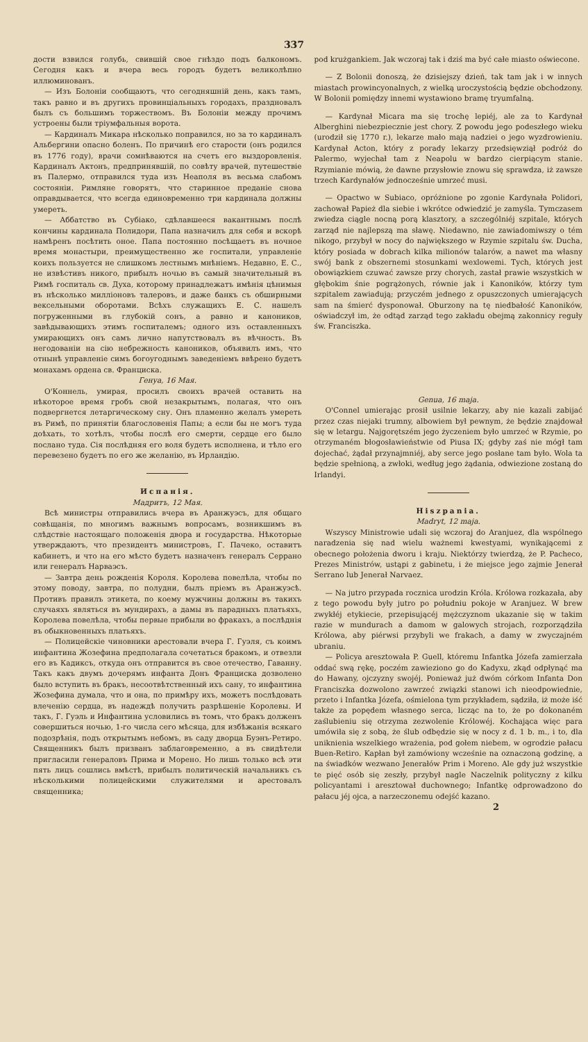337
дости взвился голубь, свившій свое гнѣздо подъ балкономъ. Сегодня какъ и вчера весь городъ будетъ великолѣпно иллюминованъ.
— Изъ Болоніи сообщаютъ, что сегодняшній день, какъ тамъ, такъ равно и въ другихъ провинціальныхъ городахъ, праздновалъ былъ съ большимъ торжествомъ. Въ Болоніи между прочимъ устроены были тріумфальныя ворота.
— Кардиналъ Микара нѣсколько поправился, но за то кардиналъ Альбергини опасно боленъ. По причинѣ его старости (онъ родился въ 1776 году), врачи сомнѣваются на счетъ его выздоровленія. Кардиналъ Актонъ, предпринявшій, по совѣту врачей, путешествіе въ Палермо, отправился туда изъ Неаполя въ весьма слабомъ состояніи. Римляне говорятъ, что старинное преданіе снова оправдывается, что всегда единовременно три кардинала должны умереть.
— Аббатство въ Субіако, сдѣлавшееся вакантнымъ послѣ кончины кардинала Полидори, Папа назначилъ для себя и вскорѣ намѣренъ посѣтить оное. Папа постоянно посѣщаетъ въ ночное время монастыри, преимущественно же госпитали, управленіе коихъ пользуется не слишкомъ лестнымъ мнѣніемъ. Недавно, Е. С., не извѣстивъ никого, прибылъ ночью въ самый значительный въ Римѣ госпиталь св. Духа, которому принадлежатъ имѣнія цѣнимыя въ нѣсколько милліоновъ талеровъ, и даже банкъ съ обширными вексельными оборотами. Всѣхъ служащихъ Е. С. нашелъ погруженными въ глубокій сонъ, а равно и каноников, завѣдывающихъ этимъ госпиталемъ; одного изъ оставленныхъ умирающихъ онъ самъ лично напутствовалъ въ вѣчность. Въ негодованіи на сію небрежность каноников, объявилъ имъ, что отнынѣ управленіе симъ богоугоднымъ заведеніемъ ввѣрено будетъ монахамъ ордена св. Франциска.
Генуа, 16 Мая.
О'Коннель, умирая, просилъ своихъ врачей оставить на нѣкоторое время гробъ свой незакрытымъ, полагая, что онъ подвергнется летаргическому сну. Онъ пламенно желалъ умереть въ Римѣ, по принятіи благословенія Папы; а если бы не могъ туда доѣхать, то хотѣлъ, чтобы послѣ его смерти, сердце его было послано туда. Сія послѣдняя его воля будетъ исполнена, и тѣло его перевезено будетъ по его же желанію, въ Ирландію.
Испанія.
Мадритъ, 12 Мая.
Всѣ министры отправились вчера въ Аранжуэсъ, для общаго совѣщанія, по многимъ важнымъ вопросамъ, возникшимъ въ слѣдствіе настоящаго положенія двора и государства. Нѣкоторые утверждаютъ, что президентъ министровъ, Г. Пачеко, оставитъ кабинетъ, и что на его мѣсто будетъ назначенъ генералъ Серрано или генералъ Нарваэсъ.
— Завтра день рожденія Короля. Королева повелѣла, чтобы по этому поводу, завтра, по полудни, былъ пріемъ въ Аранжуэсѣ. Противъ правилъ этикета, по коему мужчины должны въ такихъ случаяхъ являться въ мундирахъ, а дамы въ парадныхъ платьяхъ, Королева повелѣла, чтобы первые прибыли во фракахъ, а послѣднія въ обыкновенныхъ платьяхъ.
— Полицейскіе чиновники арестовали вчера Г. Гуэля, съ коимъ инфантина Жозефина предполагала сочетаться бракомъ, и отвезли его въ Кадиксъ, откуда онъ отправится въ свое отечество, Гаванну. Такъ какъ двумъ дочерямъ инфанта Донъ Франциска дозволено было вступить въ бракъ, несоотвѣтственный ихъ сану, то инфантина Жозефина думала, что и она, по примѣру ихъ, можетъ послѣдовать влеченію сердца, въ надеждѣ получить разрѣшеніе Королевы. И такъ, Г. Гуэль и Инфантина условились въ томъ, что бракъ долженъ совершиться ночью, 1-го числа сего мѣсяца, для избѣжанія всякаго подозрѣнія, подъ открытымъ небомъ, въ саду дворца Буэнъ-Ретиро. Священникъ былъ призванъ заблаговременно, а въ свидѣтели пригласили генераловъ Прима и Морено. Но лишь только всѣ эти пять лицъ сошлись вмѣстѣ, прибылъ политическій начальникъ съ нѣсколькими полицейскими служителями и арестовалъ священника;
pod krużgankiem. Jak wczoraj tak i dziś ma być całe miasto oświecone.
— Z Bolonii donoszą, że dzisiejszy dzień, tak tam jak i w innych miastach prowincyonalnych, z wielką uroczystością będzie obchodzony. W Bolonii pomiędzy innemi wystawiono bramę tryumfalną.
— Kardynał Micara ma się trochę lepiéj, ale za to Kardynał Alberghini niebezpiecznie jest chory. Z powodu jego podeszłego wieku (urodził się 1770 r.), lekarze mało mają nadziei o jego wyzdrowieniu. Kardynał Acton, który z porady lekarzy przedsięwziął podróż do Palermo, wyjechał tam z Neapolu w bardzo cierpiącym stanie. Rzymianie mówią, że dawne przysłowie znowu się sprawdza, iż zawsze trzech Kardynałów jednocześnie umrzeć musi.
— Opactwo w Subiaco, opróżnione po zgonie Kardynała Polidori, zachował Papież dla siebie i wkrótce odwiedzić je zamyśla. Tymczasem zwiedza ciągle nocną porą klasztory, a szczególniéj szpitale, których zarząd nie najlepszą ma sławę. Niedawno, nie zawiadomiwszy o tém nikogo, przybył w nocy do największego w Rzymie szpitalu św. Ducha, który posiada w dobrach kilka milionów talarów, a nawet ma własny swój bank z obszernemi stosunkami wexlowemi. Tych, których jest obowiązkiem czuwać zawsze przy chorych, zastał prawie wszystkich w głębokim śnie pogrążonych, równie jak i Kanoników, którzy tym szpitalem zawiadują; przyczém jednego z opuszczonych umierających sam na śmierć dysponował. Oburzony na tę niedbałość Kanoników, oświadczył im, że odtąd zarząd tego zakładu obejmą zakonnicy reguły św. Franciszka.
Genua, 16 maja.
O'Connel umierając prosił usilnie lekarzy, aby nie kazali zabijać przez czas niejaki trumny, albowiem był pewnym, że będzie znajdował się w letargu. Najgorętszém jego życzeniem było umrzeć w Rzymie, po otrzymaném błogosławieństwie od Piusa IX; gdyby zaś nie mógł tam dojechać, żądał przynajmniéj, aby serce jego posłane tam było. Wola ta będzie spełnioną, a zwłoki, według jego żądania, odwiezione zostaną do Irlandyi.
Hiszpania.
Madryt, 12 maja.
Wszyscy Ministrowie udali się wczoraj do Aranjuez, dla wspólnego naradzenia się nad wielu ważnemi kwestyami, wynikającemi z obecnego położenia dworu i kraju. Niektórzy twierdzą, że P. Pacheco, Prezes Ministrów, ustąpi z gabinetu, i że miejsce jego zajmie Jenerał Serrano lub Jenerał Narvaez.
— Na jutro przypada rocznica urodzin Króla. Królowa rozkazała, aby z tego powodu były jutro po południu pokoje w Aranjuez. W brew zwykłéj etykiecie, przepisującéj mężczyznom ukazanie się w takim razie w mundurach a damom w galowych strojach, rozporządziła Królowa, aby piérwsi przybyli we frakach, a damy w zwyczajném ubraniu.
— Policya aresztowała P. Guell, któremu Infantka Józefa zamierzała oddać swą rękę, poczém zawieziono go do Kadyxu, zkąd odpłynąć ma do Hawany, ojczyzny swojéj. Ponieważ już dwóm córkom Infanta Don Franciszka dozwolono zawrzeć związki stanowi ich nieodpowiednie, przeto i Infantka Józefa, ośmielona tym przykładem, sądziła, iż może iść także za popędem własnego serca, licząc na to, że po dokonaném zaślubieniu się otrzyma zezwolenie Królowéj. Kochająca więc para umówiła się z sobą, że ślub odbędzie się w nocy z d. 1 b. m., i to, dla uniknienia wszelkiego wrażenia, pod gołem niebem, w ogrodzie pałacu Buen-Retiro. Kapłan był zamówiony wcześnie na oznaczoną godzinę, a na świadków wezwano Jenerałów Prim i Moreno. Ale gdy już wszystkie te pięć osób się zeszły, przybył nagle Naczelnik polityczny z kilku policyantami i aresztował duchownego; Infantkę odprowadzono do pałacu jéj ojca, a narzeczonemu odejść kazano.
2